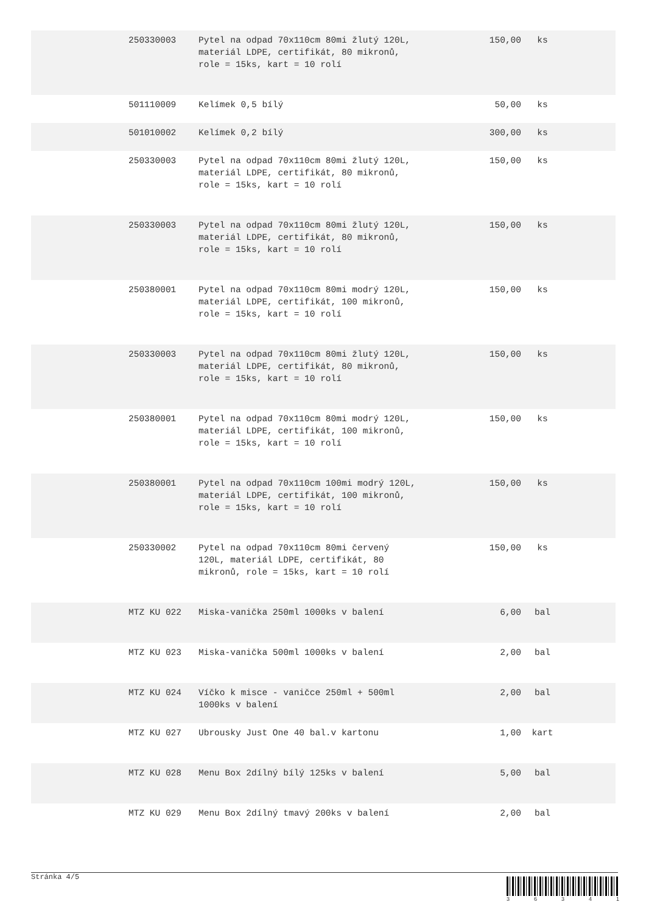| | 250330003 | Pytel na odpad 70x110cm 80mi žlutý 120L, materiál LDPE, certifikát, 80 mikronů, role = 15ks, kart = 10 rolí | 150,00 | ks | |
| | 501110009 | Kelímek 0,5 bílý | 50,00 | ks | |
| | 501010002 | Kelímek 0,2 bílý | 300,00 | ks | |
| | 250330003 | Pytel na odpad 70x110cm 80mi žlutý 120L, materiál LDPE, certifikát, 80 mikronů, role = 15ks, kart = 10 rolí | 150,00 | ks | |
| | 250330003 | Pytel na odpad 70x110cm 80mi žlutý 120L, materiál LDPE, certifikát, 80 mikronů, role = 15ks, kart = 10 rolí | 150,00 | ks | |
| | 250380001 | Pytel na odpad 70x110cm 80mi modrý 120L, materiál LDPE, certifikát, 100 mikronů, role = 15ks, kart = 10 rolí | 150,00 | ks | |
| | 250330003 | Pytel na odpad 70x110cm 80mi žlutý 120L, materiál LDPE, certifikát, 80 mikronů, role = 15ks, kart = 10 rolí | 150,00 | ks | |
| | 250380001 | Pytel na odpad 70x110cm 80mi modrý 120L, materiál LDPE, certifikát, 100 mikronů, role = 15ks, kart = 10 rolí | 150,00 | ks | |
| | 250380001 | Pytel na odpad 70x110cm 100mi modrý 120L, materiál LDPE, certifikát, 100 mikronů, role = 15ks, kart = 10 rolí | 150,00 | ks | |
| | 250330002 | Pytel na odpad 70x110cm 80mi červený 120L, materiál LDPE, certifikát, 80 mikronů, role = 15ks, kart = 10 rolí | 150,00 | ks | |
| | MTZ KU 022 | Miska-vanička 250ml 1000ks v balení | 6,00 | bal | |
| | MTZ KU 023 | Miska-vanička 500ml 1000ks v balení | 2,00 | bal | |
| | MTZ KU 024 | Víčko k misce - vaničce 250ml + 500ml 1000ks v balení | 2,00 | bal | |
| | MTZ KU 027 | Ubrousky Just One 40 bal.v kartonu | 1,00 | kart | |
| | MTZ KU 028 | Menu Box 2dílný bílý 125ks v balení | 5,00 | bal | |
| | MTZ KU 029 | Menu Box 2dílný tmavý 200ks v balení | 2,00 | bal | |
Stránka 4/5 3 6 3 4 1